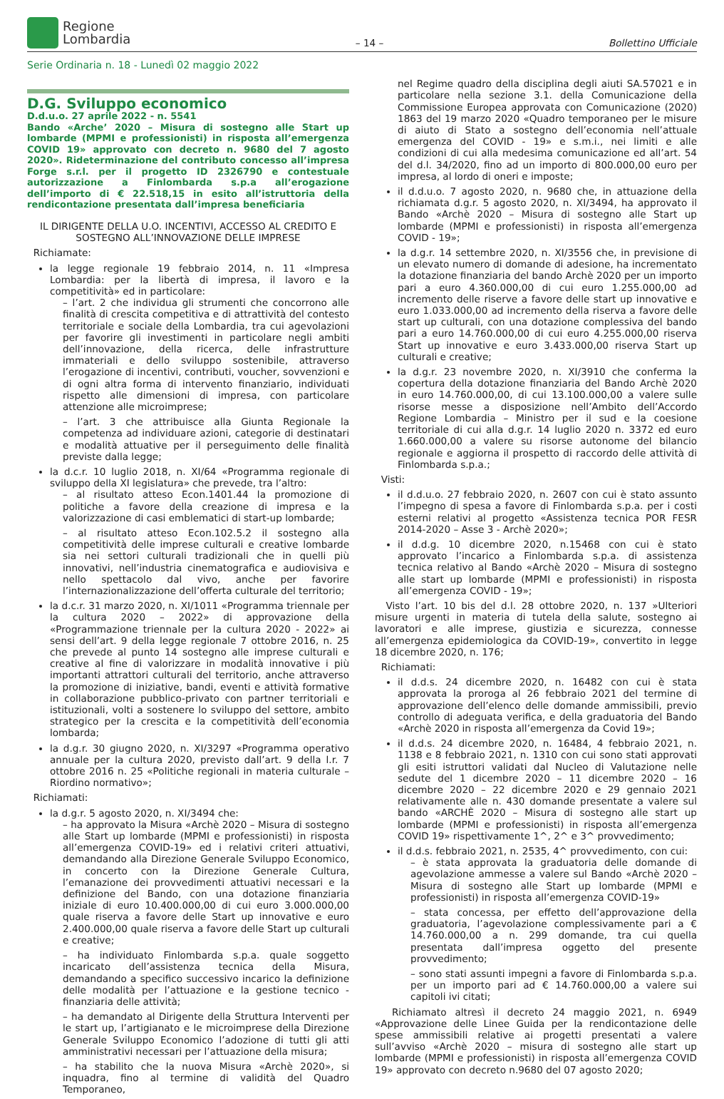Regione
Lombardia
– 14 –
Bollettino Ufficiale
Serie Ordinaria n. 18 - Lunedì 02 maggio 2022
D.G. Sviluppo economico
D.d.u.o. 27 aprile 2022 - n. 5541
Bando «Arche’ 2020 – Misura di sostegno alle Start up lombarde (MPMI e professionisti) in risposta all’emergenza COVID 19» approvato con decreto n. 9680 del 7 agosto 2020». Rideterminazione del contributo concesso all’impresa Forge s.r.l. per il progetto ID 2326790 e contestuale autorizzazione a Finlombarda s.p.a all’erogazione dell’importo di € 22.518,15 in esito all’istruttoria della rendicontazione presentata dall’impresa beneficiaria
IL DIRIGENTE DELLA U.O. INCENTIVI, ACCESSO AL CREDITO E SOSTEGNO ALL’INNOVAZIONE DELLE IMPRESE
Richiamate:
la legge regionale 19 febbraio 2014, n. 11 «Impresa Lombardia: per la libertà di impresa, il lavoro e la competitività» ed in particolare:
– l’art. 2 che individua gli strumenti che concorrono alle finalità di crescita competitiva e di attrattività del contesto territoriale e sociale della Lombardia, tra cui agevolazioni per favorire gli investimenti in particolare negli ambiti dell’innovazione, della ricerca, delle infrastrutture immateriali e dello sviluppo sostenibile, attraverso l’erogazione di incentivi, contributi, voucher, sovvenzioni e di ogni altra forma di intervento finanziario, individuati rispetto alle dimensioni di impresa, con particolare attenzione alle microimprese;
– l’art. 3 che attribuisce alla Giunta Regionale la competenza ad individuare azioni, categorie di destinatari e modalità attuative per il perseguimento delle finalità previste dalla legge;
la d.c.r. 10 luglio 2018, n. XI/64 «Programma regionale di sviluppo della XI legislatura» che prevede, tra l’altro:
– al risultato atteso Econ.1401.44 la promozione di politiche a favore della creazione di impresa e la valorizzazione di casi emblematici di start-up lombarde;
– al risultato atteso Econ.102.5.2 il sostegno alla competitività delle imprese culturali e creative lombarde sia nei settori culturali tradizionali che in quelli più innovativi, nell’industria cinematografica e audiovisiva e nello spettacolo dal vivo, anche per favorire l’internazionalizzazione dell’offerta culturale del territorio;
la d.c.r. 31 marzo 2020, n. XI/1011 «Programma triennale per la cultura 2020 – 2022» di approvazione della «Programmazione triennale per la cultura 2020 - 2022» ai sensi dell’art. 9 della legge regionale 7 ottobre 2016, n. 25 che prevede al punto 14 sostegno alle imprese culturali e creative al fine di valorizzare in modalità innovative i più importanti attrattori culturali del territorio, anche attraverso la promozione di iniziative, bandi, eventi e attività formative in collaborazione pubblico-privato con partner territoriali e istituzionali, volti a sostenere lo sviluppo del settore, ambito strategico per la crescita e la competitività dell’economia lombarda;
la d.g.r. 30 giugno 2020, n. XI/3297 «Programma operativo annuale per la cultura 2020, previsto dall’art. 9 della l.r. 7 ottobre 2016 n. 25 «Politiche regionali in materia culturale – Riordino normativo»;
Richiamati:
la d.g.r. 5 agosto 2020, n. XI/3494 che:
– ha approvato la Misura «Archè 2020 – Misura di sostegno alle Start up lombarde (MPMI e professionisti) in risposta all’emergenza COVID-19» ed i relativi criteri attuativi, demandando alla Direzione Generale Sviluppo Economico, in concerto con la Direzione Generale Cultura, l’emanazione dei provvedimenti attuativi necessari e la definizione del Bando, con una dotazione finanziaria iniziale di euro 10.400.000,00 di cui euro 3.000.000,00 quale riserva a favore delle Start up innovative e euro 2.400.000,00 quale riserva a favore delle Start up culturali e creative;
– ha individuato Finlombarda s.p.a. quale soggetto incaricato dell’assistenza tecnica della Misura, demandando a specifico successivo incarico la definizione delle modalità per l’attuazione e la gestione tecnico - finanziaria delle attività;
– ha demandato al Dirigente della Struttura Interventi per le start up, l’artigianato e le microimprese della Direzione Generale Sviluppo Economico l’adozione di tutti gli atti amministrativi necessari per l’attuazione della misura;
– ha stabilito che la nuova Misura «Archè 2020», si inquadra, fino al termine di validità del Quadro Temporaneo,
nel Regime quadro della disciplina degli aiuti SA.57021 e in particolare nella sezione 3.1. della Comunicazione della Commissione Europea approvata con Comunicazione (2020) 1863 del 19 marzo 2020 «Quadro temporaneo per le misure di aiuto di Stato a sostegno dell’economia nell’attuale emergenza del COVID - 19» e s.m.i., nei limiti e alle condizioni di cui alla medesima comunicazione ed all’art. 54 del d.l. 34/2020, fino ad un importo di 800.000,00 euro per impresa, al lordo di oneri e imposte;
il d.d.u.o. 7 agosto 2020, n. 9680 che, in attuazione della richiamata d.g.r. 5 agosto 2020, n. XI/3494, ha approvato il Bando «Archè 2020 – Misura di sostegno alle Start up lombarde (MPMI e professionisti) in risposta all’emergenza COVID - 19»;
la d.g.r. 14 settembre 2020, n. XI/3556 che, in previsione di un elevato numero di domande di adesione, ha incrementato la dotazione finanziaria del bando Archè 2020 per un importo pari a euro 4.360.000,00 di cui euro 1.255.000,00 ad incremento delle riserve a favore delle start up innovative e euro 1.033.000,00 ad incremento della riserva a favore delle start up culturali, con una dotazione complessiva del bando pari a euro 14.760.000,00 di cui euro 4.255.000,00 riserva Start up innovative e euro 3.433.000,00 riserva Start up culturali e creative;
la d.g.r. 23 novembre 2020, n. XI/3910 che conferma la copertura della dotazione finanziaria del Bando Archè 2020 in euro 14.760.000,00, di cui 13.100.000,00 a valere sulle risorse messe a disposizione nell’Ambito dell’Accordo Regione Lombardia – Ministro per il sud e la coesione territoriale di cui alla d.g.r. 14 luglio 2020 n. 3372 ed euro 1.660.000,00 a valere su risorse autonome del bilancio regionale e aggiorna il prospetto di raccordo delle attività di Finlombarda s.p.a.;
Visti:
il d.d.u.o. 27 febbraio 2020, n. 2607 con cui è stato assunto l’impegno di spesa a favore di Finlombarda s.p.a. per i costi esterni relativi al progetto «Assistenza tecnica POR FESR 2014-2020 – Asse 3 - Archè 2020»;
il d.d.g. 10 dicembre 2020, n.15468 con cui è stato approvato l’incarico a Finlombarda s.p.a. di assistenza tecnica relativo al Bando «Archè 2020 – Misura di sostegno alle start up lombarde (MPMI e professionisti) in risposta all’emergenza COVID - 19»;
Visto l’art. 10 bis del d.l. 28 ottobre 2020, n. 137 »Ulteriori misure urgenti in materia di tutela della salute, sostegno ai lavoratori e alle imprese, giustizia e sicurezza, connesse all’emergenza epidemiologica da COVID-19», convertito in legge 18 dicembre 2020, n. 176;
Richiamati:
il d.d.s. 24 dicembre 2020, n. 16482 con cui è stata approvata la proroga al 26 febbraio 2021 del termine di approvazione dell’elenco delle domande ammissibili, previo controllo di adeguata verifica, e della graduatoria del Bando «Archè 2020 in risposta all’emergenza da Covid 19»;
il d.d.s. 24 dicembre 2020, n. 16484, 4 febbraio 2021, n. 1138 e 8 febbraio 2021, n. 1310 con cui sono stati approvati gli esiti istruttori validati dal Nucleo di Valutazione nelle sedute del 1 dicembre 2020 – 11 dicembre 2020 – 16 dicembre 2020 – 22 dicembre 2020 e 29 gennaio 2021 relativamente alle n. 430 domande presentate a valere sul bando «ARCHÈ 2020 – Misura di sostegno alle start up lombarde (MPMI e professionisti) in risposta all’emergenza COVID 19» rispettivamente 1^, 2^ e 3^ provvedimento;
il d.d.s. febbraio 2021, n. 2535, 4^ provvedimento, con cui:
– è stata approvata la graduatoria delle domande di agevolazione ammesse a valere sul Bando «Archè 2020 – Misura di sostegno alle Start up lombarde (MPMI e professionisti) in risposta all’emergenza COVID-19»
– stata concessa, per effetto dell’approvazione della graduatoria, l’agevolazione complessivamente pari a € 14.760.000,00 a n. 299 domande, tra cui quella presentata dall’impresa oggetto del presente provvedimento;
– sono stati assunti impegni a favore di Finlombarda s.p.a. per un importo pari ad € 14.760.000,00 a valere sui capitoli ivi citati;
Richiamato altresì il decreto 24 maggio 2021, n. 6949 «Approvazione delle Linee Guida per la rendicontazione delle spese ammissibili relative ai progetti presentati a valere sull’avviso «Archè 2020 – misura di sostegno alle start up lombarde (MPMI e professionisti) in risposta all’emergenza COVID 19» approvato con decreto n.9680 del 07 agosto 2020;